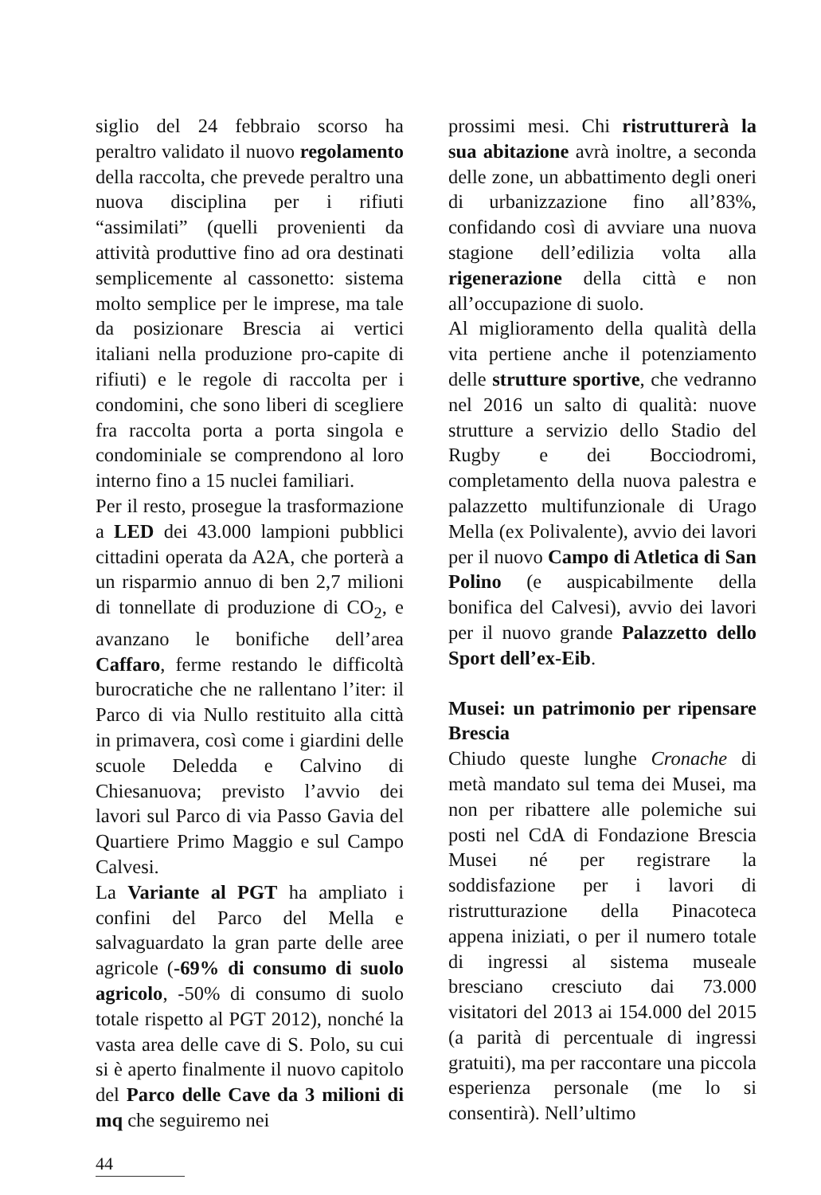siglio del 24 febbraio scorso ha peraltro validato il nuovo regolamento della raccolta, che prevede peraltro una nuova disciplina per i rifiuti “assimilati” (quelli provenienti da attività produttive fino ad ora destinati semplicemente al cassonetto: sistema molto semplice per le imprese, ma tale da posizionare Brescia ai vertici italiani nella produzione pro-capite di rifiuti) e le regole di raccolta per i condomini, che sono liberi di scegliere fra raccolta porta a porta singola e condominiale se comprendono al loro interno fino a 15 nuclei familiari.
Per il resto, prosegue la trasformazione a LED dei 43.000 lampioni pubblici cittadini operata da A2A, che porterà a un risparmio annuo di ben 2,7 milioni di tonnellate di produzione di CO<sub>2</sub>, e avanzano le bonifiche dell’area Caffaro, ferme restando le difficoltà burocratiche che ne rallentano l’iter: il Parco di via Nullo restituito alla città in primavera, così come i giardini delle scuole Deledda e Calvino di Chiesanuova; previsto l’avvio dei lavori sul Parco di via Passo Gavia del Quartiere Primo Maggio e sul Campo Calvesi.
La Variante al PGT ha ampliato i confini del Parco del Mella e salvaguardato la gran parte delle aree agricole (-69% di consumo di suolo agricolo, -50% di consumo di suolo totale rispetto al PGT 2012), nonché la vasta area delle cave di S. Polo, su cui si è aperto finalmente il nuovo capitolo del Parco delle Cave da 3 milioni di mq che seguiremo nei
prossimi mesi. Chi ristrutturerà la sua abitazione avrà inoltre, a seconda delle zone, un abbattimento degli oneri di urbanizzazione fino all’83%, confidando così di avviare una nuova stagione dell’edilizia volta alla rigenerazione della città e non all’occupazione di suolo.
Al miglioramento della qualità della vita pertiene anche il potenziamento delle strutture sportive, che vedranno nel 2016 un salto di qualità: nuove strutture a servizio dello Stadio del Rugby e dei Bocciodromi, completamento della nuova palestra e palazzetto multifunzionale di Urago Mella (ex Polivalente), avvio dei lavori per il nuovo Campo di Atletica di San Polino (e auspicabilmente della bonifica del Calvesi), avvio dei lavori per il nuovo grande Palazzetto dello Sport dell’ex-Eib.
Musei: un patrimonio per ripensare Brescia
Chiudo queste lunghe Cronache di metà mandato sul tema dei Musei, ma non per ribattere alle polemiche sui posti nel CdA di Fondazione Brescia Musei né per registrare la soddisfazione per i lavori di ristrutturazione della Pinacoteca appena iniziati, o per il numero totale di ingressi al sistema museale bresciano cresciuto dai 73.000 visitatori del 2013 ai 154.000 del 2015 (a parità di percentuale di ingressi gratuiti), ma per raccontare una piccola esperienza personale (me lo si consentirà). Nell’ultimo
44